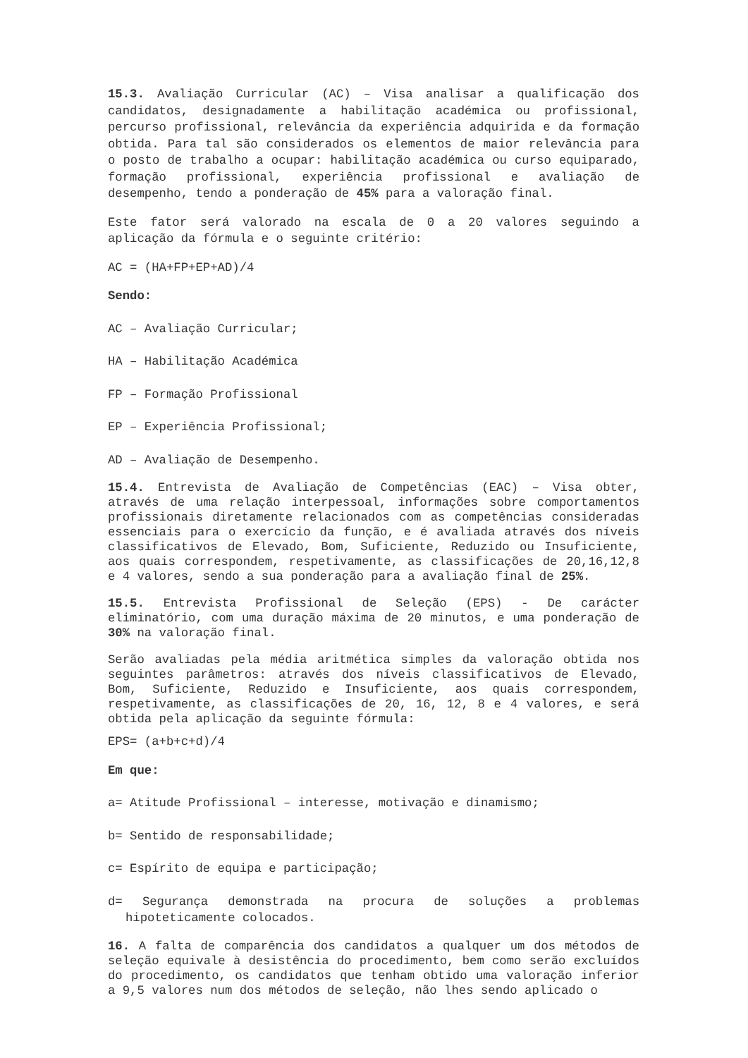15.3. Avaliação Curricular (AC) – Visa analisar a qualificação dos candidatos, designadamente a habilitação académica ou profissional, percurso profissional, relevância da experiência adquirida e da formação obtida. Para tal são considerados os elementos de maior relevância para o posto de trabalho a ocupar: habilitação académica ou curso equiparado, formação profissional, experiência profissional e avaliação de desempenho, tendo a ponderação de 45% para a valoração final.
Este fator será valorado na escala de 0 a 20 valores seguindo a aplicação da fórmula e o seguinte critério:
AC = (HA+FP+EP+AD)/4
Sendo:
AC – Avaliação Curricular;
HA – Habilitação Académica
FP – Formação Profissional
EP – Experiência Profissional;
AD – Avaliação de Desempenho.
15.4. Entrevista de Avaliação de Competências (EAC) – Visa obter, através de uma relação interpessoal, informações sobre comportamentos profissionais diretamente relacionados com as competências consideradas essenciais para o exercício da função, e é avaliada através dos níveis classificativos de Elevado, Bom, Suficiente, Reduzido ou Insuficiente, aos quais correspondem, respetivamente, as classificações de 20,16,12,8 e 4 valores, sendo a sua ponderação para a avaliação final de 25%.
15.5. Entrevista Profissional de Seleção (EPS) - De carácter eliminatório, com uma duração máxima de 20 minutos, e uma ponderação de 30% na valoração final.
Serão avaliadas pela média aritmética simples da valoração obtida nos seguintes parâmetros: através dos níveis classificativos de Elevado, Bom, Suficiente, Reduzido e Insuficiente, aos quais correspondem, respetivamente, as classificações de 20, 16, 12, 8 e 4 valores, e será obtida pela aplicação da seguinte fórmula:
EPS= (a+b+c+d)/4
Em que:
a= Atitude Profissional – interesse, motivação e dinamismo;
b= Sentido de responsabilidade;
c= Espírito de equipa e participação;
d= Segurança demonstrada na procura de soluções a problemas hipoteticamente colocados.
16. A falta de comparência dos candidatos a qualquer um dos métodos de seleção equivale à desistência do procedimento, bem como serão excluídos do procedimento, os candidatos que tenham obtido uma valoração inferior a 9,5 valores num dos métodos de seleção, não lhes sendo aplicado o